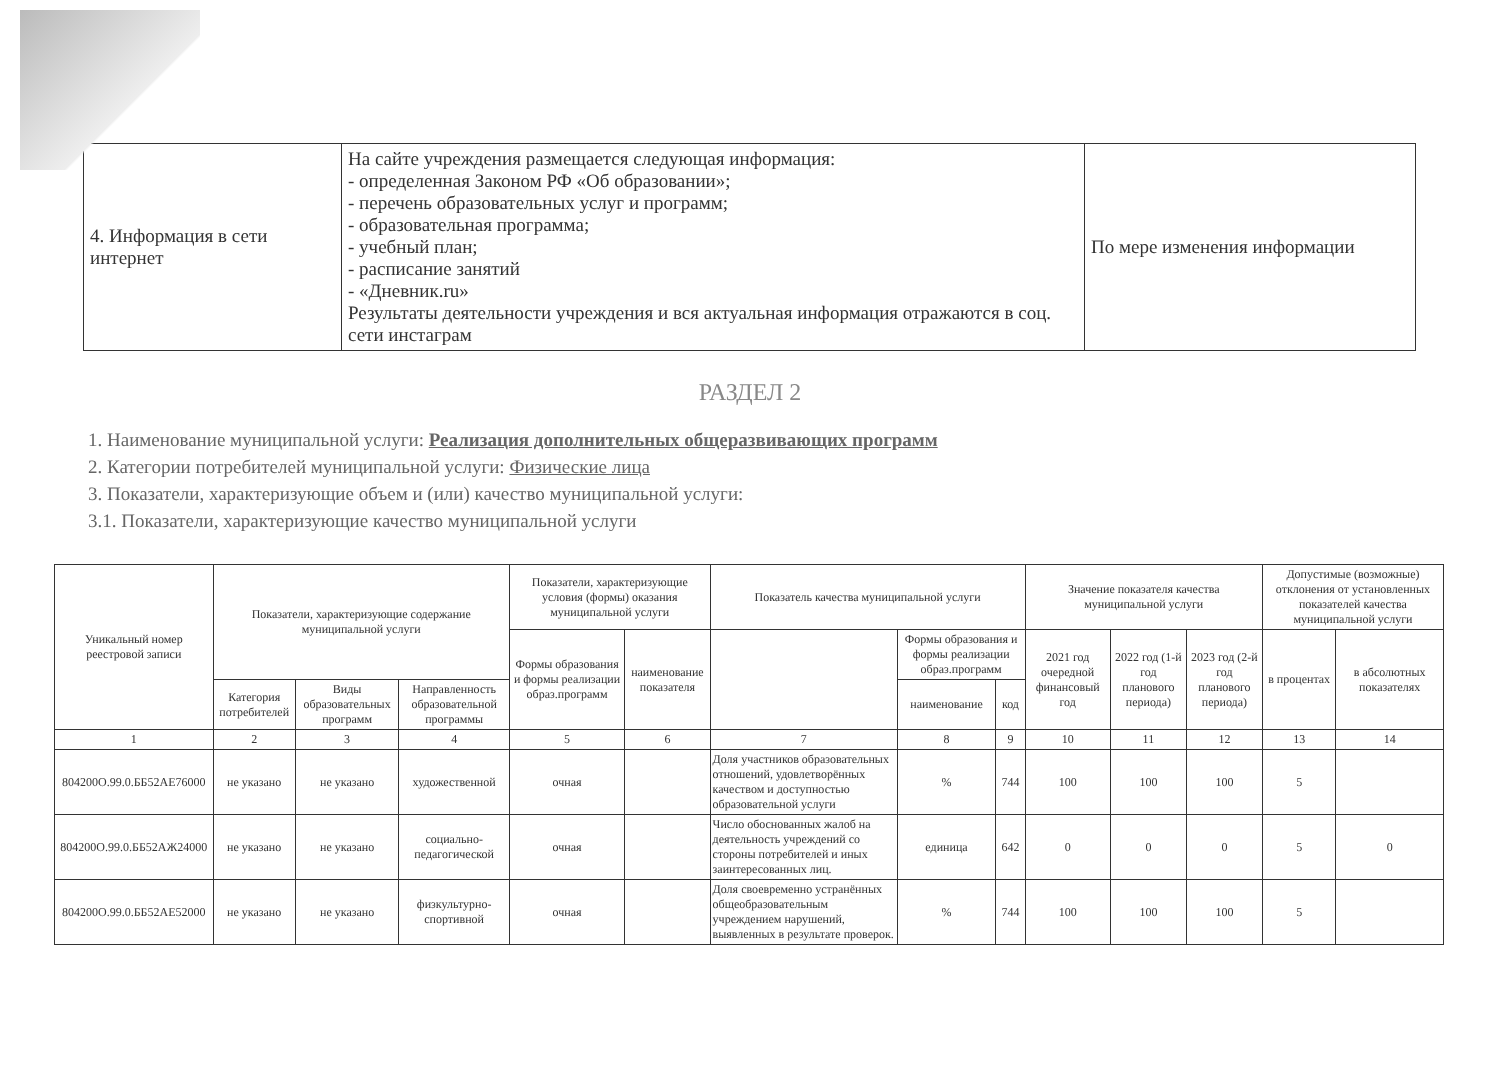| 4. Информация в сети интернет | На сайте учреждения размещается следующая информация: - определенная Законом РФ «Об образовании»; - перечень образовательных услуг и программ; - образовательная программа; - учебный план; - расписание занятий - «Дневник.ru» Результаты деятельности учреждения и вся актуальная информация отражаются в соц. сети инстаграм | По мере изменения информации |
РАЗДЕЛ 2
1. Наименование муниципальной услуги: Реализация дополнительных общеразвивающих программ
2. Категории потребителей муниципальной услуги: Физические лица
3. Показатели, характеризующие объем и (или) качество муниципальной услуги:
3.1. Показатели, характеризующие качество муниципальной услуги
| Уникальный номер реестровой записи | Показатели, характеризующие содержание муниципальной услуги | | | Показатели, характеризующие условия (формы) оказания муниципальной услуги | | Показатель качества муниципальной услуги | | | Значение показателя качества муниципальной услуги | | | Допустимые (возможные) отклонения от установленных показателей качества муниципальной услуги | |
| --- | --- | --- | --- | --- | --- | --- | --- | --- | --- | --- | --- | --- | --- |
| | | | | Формы образования и формы реализации образ.программ | наименование показателя | | Формы образования и формы реализации образ.программ | | 2021 год очередной финансовый год | 2022 год (1-й год планового периода) | 2023 год (2-й год планового периода) | в процентах | в абсолютных показателях |
| | Категория потребителей | Виды образовательных программ | Направленность образовательной программы | | | | наименование | код | | | | | |
| 1 | 2 | 3 | 4 | 5 | 6 | 7 | 8 | 9 | 10 | 11 | 12 | 13 | 14 |
| 804200О.99.0.ББ52АЕ76000 | не указано | не указано | художественной | очная | | Доля участников образовательных отношений, удовлетворённых качеством и доступностью образовательной услуги | % | 744 | 100 | 100 | 100 | 5 | |
| 804200О.99.0.ББ52АЖ24000 | не указано | не указано | социально-педагогической | очная | | Число обоснованных жалоб на деятельность учреждений со стороны потребителей и иных заинтересованных лиц. | единица | 642 | 0 | 0 | 0 | 5 | 0 |
| 804200О.99.0.ББ52АЕ52000 | не указано | не указано | физкультурно-спортивной | очная | | Доля своевременно устранённых общеобразовательным учреждением нарушений, выявленных в результате проверок. | % | 744 | 100 | 100 | 100 | 5 | |